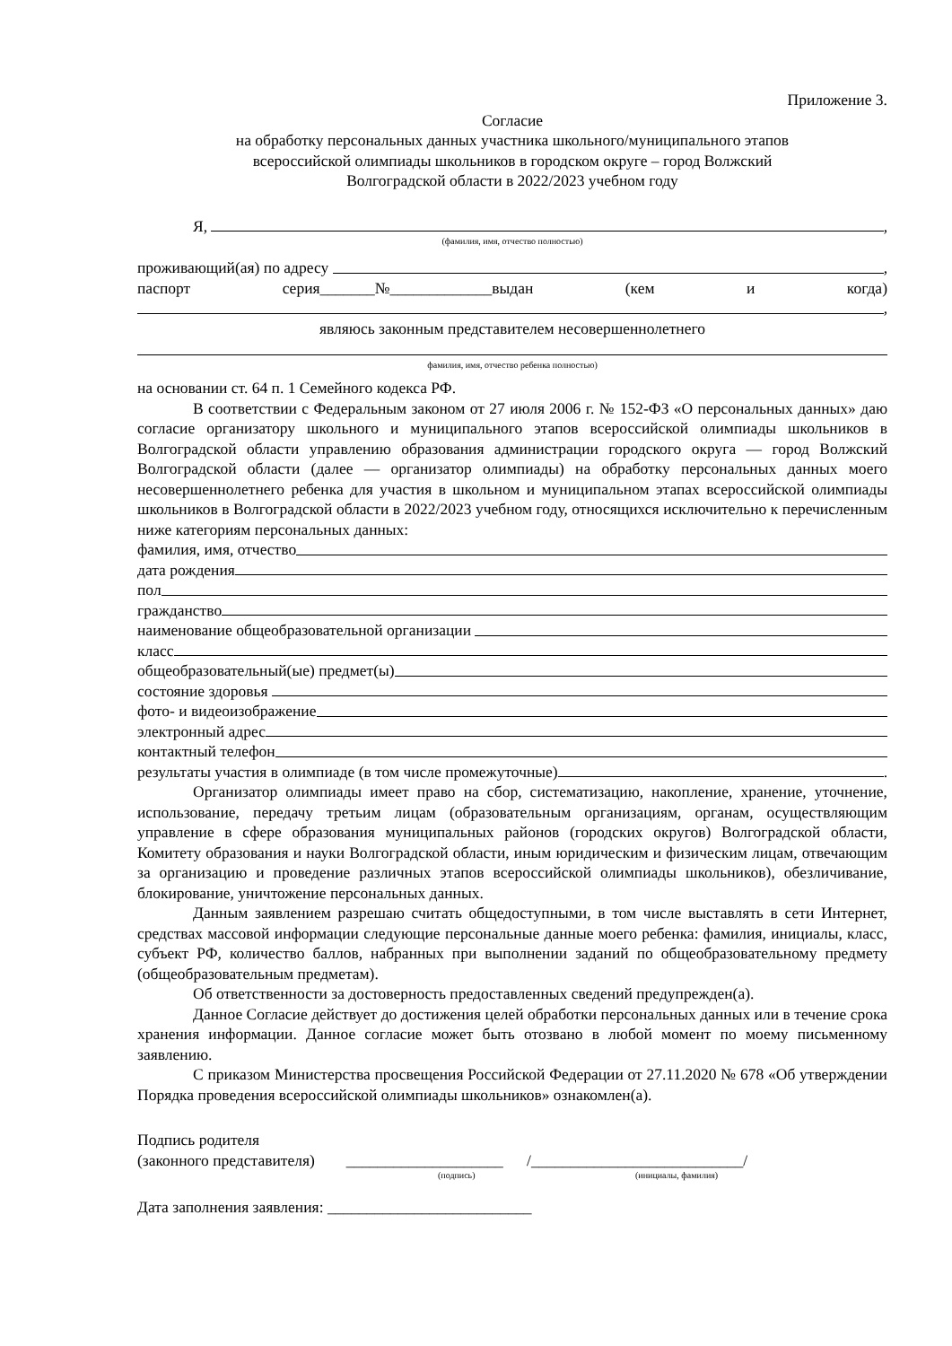Приложение 3.
Согласие
на обработку персональных данных участника школьного/муниципального этапов
всероссийской олимпиады школьников в городском округе – город Волжский
Волгоградской области в 2022/2023 учебном году
Я, ,
(фамилия, имя, отчество полностью)
проживающий(ая) по адресу ,
паспорт серия_______№_____________выдан (кем и когда)
,
являюсь законным представителем несовершеннолетнего
фамилия, имя, отчество ребенка полностью)
на основании ст. 64 п. 1 Семейного кодекса РФ.
В соответствии с Федеральным законом от 27 июля 2006 г. № 152-ФЗ «О персональных данных» даю согласие организатору школьного и муниципального этапов всероссийской олимпиады школьников в Волгоградской области управлению образования администрации городского округа — город Волжский Волгоградской области (далее — организатор олимпиады) на обработку персональных данных моего несовершеннолетнего ребенка для участия в школьном и муниципальном этапах всероссийской олимпиады школьников в Волгоградской области в 2022/2023 учебном году, относящихся исключительно к перечисленным ниже категориям персональных данных:
фамилия, имя, отчество
дата рождения
пол
гражданство
наименование общеобразовательной организации
класс
общеобразовательный(ые) предмет(ы)
состояние здоровья
фото- и видеоизображение
электронный адрес
контактный телефон
результаты участия в олимпиаде (в том числе промежуточные) .
Организатор олимпиады имеет право на сбор, систематизацию, накопление, хранение, уточнение, использование, передачу третьим лицам (образовательным организациям, органам, осуществляющим управление в сфере образования муниципальных районов (городских округов) Волгоградской области, Комитету образования и науки Волгоградской области, иным юридическим и физическим лицам, отвечающим за организацию и проведение различных этапов всероссийской олимпиады школьников), обезличивание, блокирование, уничтожение персональных данных.
Данным заявлением разрешаю считать общедоступными, в том числе выставлять в сети Интернет, средствах массовой информации следующие персональные данные моего ребенка: фамилия, инициалы, класс, субъект РФ, количество баллов, набранных при выполнении заданий по общеобразовательному предмету (общеобразовательным предметам).
Об ответственности за достоверность предоставленных сведений предупрежден(а).
Данное Согласие действует до достижения целей обработки персональных данных или в течение срока хранения информации. Данное согласие может быть отозвано в любой момент по моему письменному заявлению.
С приказом Министерства просвещения Российской Федерации от 27.11.2020 № 678 «Об утверждении Порядка проведения всероссийской олимпиады школьников» ознакомлен(а).
Подпись родителя
(законного представителя) ____________________ /___________________________/
(подпись) (инициалы, фамилия)
Дата заполнения заявления: __________________________